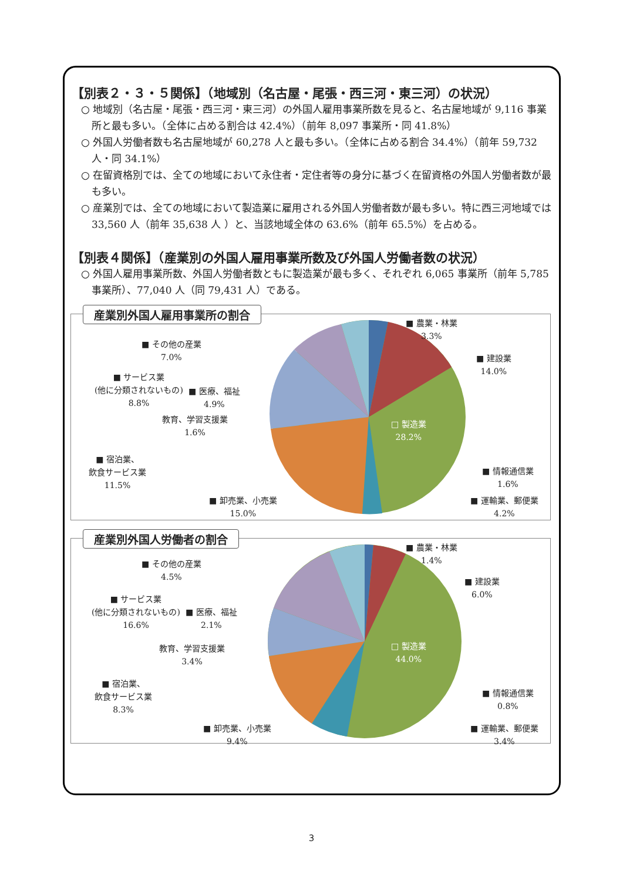【別表２・３・５関係】（地域別（名古屋・尾張・西三河・東三河）の状況）
○ 地域別（名古屋・尾張・西三河・東三河）の外国人雇用事業所数を見ると、名古屋地域が 9,116 事業所と最も多い。（全体に占める割合は 42.4%）（前年 8,097 事業所・同 41.8%）
○ 外国人労働者数も名古屋地域が 60,278 人と最も多い。（全体に占める割合 34.4%）（前年 59,732 人・同 34.1%）
○ 在留資格別では、全ての地域において永住者・定住者等の身分に基づく在留資格の外国人労働者数が最も多い。
○ 産業別では、全ての地域において製造業に雇用される外国人労働者数が最も多い。特に西三河地域では 33,560 人（前年 35,638 人 ）と、当該地域全体の 63.6%（前年 65.5%）を占める。
【別表４関係】（産業別の外国人雇用事業所数及び外国人労働者数の状況）
○ 外国人雇用事業所数、外国人労働者数ともに製造業が最も多く、それぞれ 6,065 事業所（前年 5,785 事業所）、77,040 人（同 79,431 人）である。
産業別外国人雇用事業所の割合
■ 農業・林業
3.3%
■ 建設業
14.0%
□ 製造業
28.2%
■ 情報通信業
1.6%
■ 運輸業、郵便業
4.2%
■ 卸売業、小売業
15.0%
■ 宿泊業、
飲食サービス業
11.5%
教育、学習支援業
1.6%
■ 医療、福祉
4.9%
■ サービス業
(他に分類されないもの)
8.8%
■ その他の産業
7.0%
産業別外国人労働者の割合
■ 農業・林業
1.4%
■ 建設業
6.0%
□ 製造業
44.0%
■ 情報通信業
0.8%
■ 運輸業、郵便業
3.4%
■ 卸売業、小売業
9.4%
■ 宿泊業、
飲食サービス業
8.3%
教育、学習支援業
3.4%
■ 医療、福祉
2.1%
■ サービス業
(他に分類されないもの)
16.6%
■ その他の産業
4.5%
3